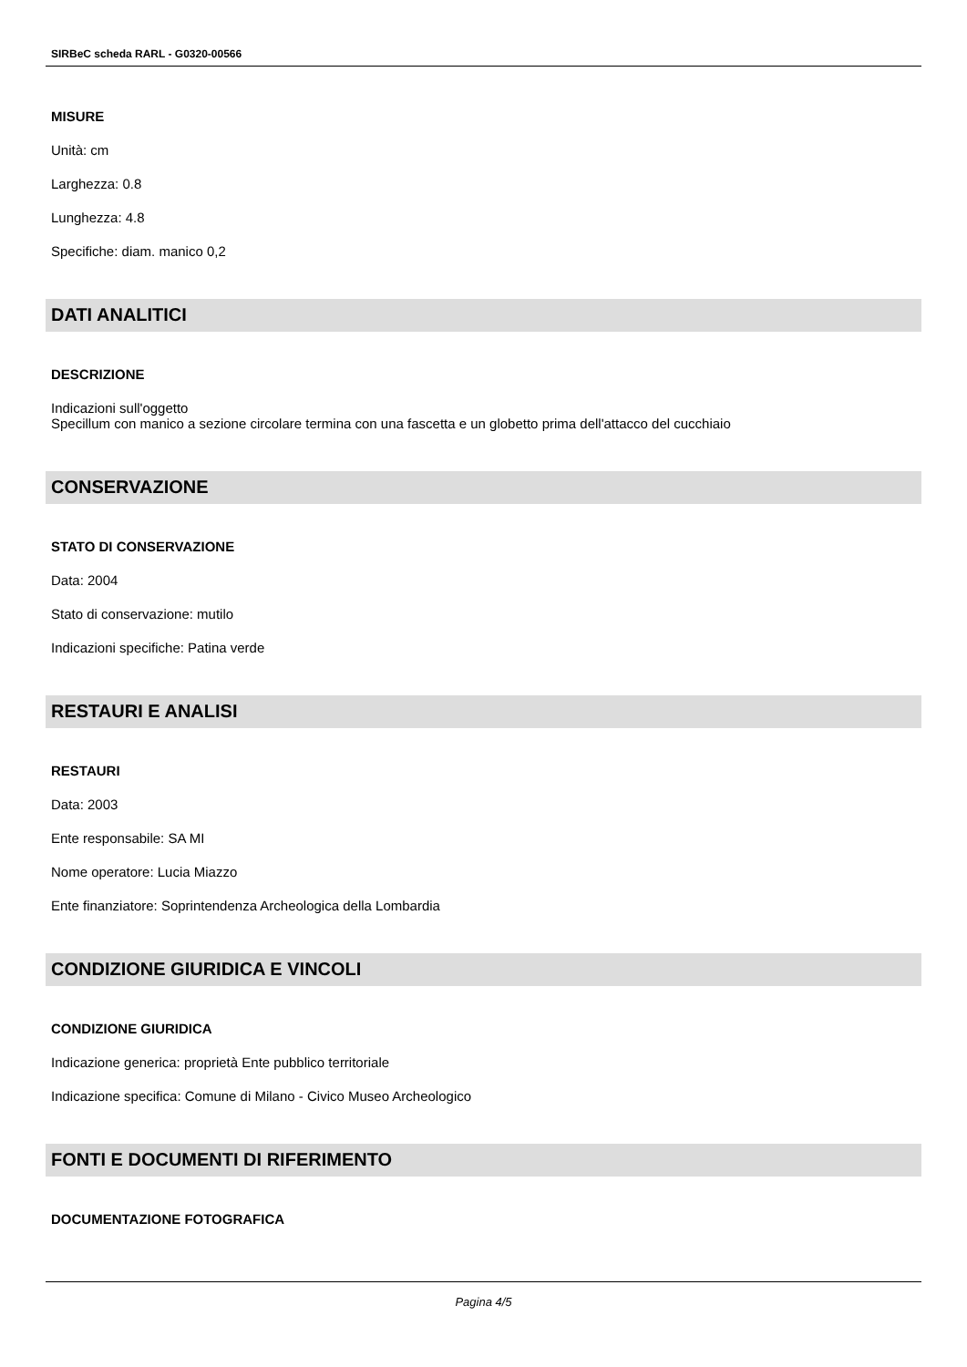SIRBeC scheda RARL - G0320-00566
MISURE
Unità: cm
Larghezza: 0.8
Lunghezza: 4.8
Specifiche: diam. manico 0,2
DATI ANALITICI
DESCRIZIONE
Indicazioni sull'oggetto
Specillum con manico a sezione circolare termina con una fascetta e un globetto prima dell'attacco del cucchiaio
CONSERVAZIONE
STATO DI CONSERVAZIONE
Data: 2004
Stato di conservazione: mutilo
Indicazioni specifiche: Patina verde
RESTAURI E ANALISI
RESTAURI
Data: 2003
Ente responsabile: SA MI
Nome operatore: Lucia Miazzo
Ente finanziatore: Soprintendenza Archeologica della Lombardia
CONDIZIONE GIURIDICA E VINCOLI
CONDIZIONE GIURIDICA
Indicazione generica: proprietà Ente pubblico territoriale
Indicazione specifica: Comune di Milano - Civico Museo Archeologico
FONTI E DOCUMENTI DI RIFERIMENTO
DOCUMENTAZIONE FOTOGRAFICA
Pagina 4/5